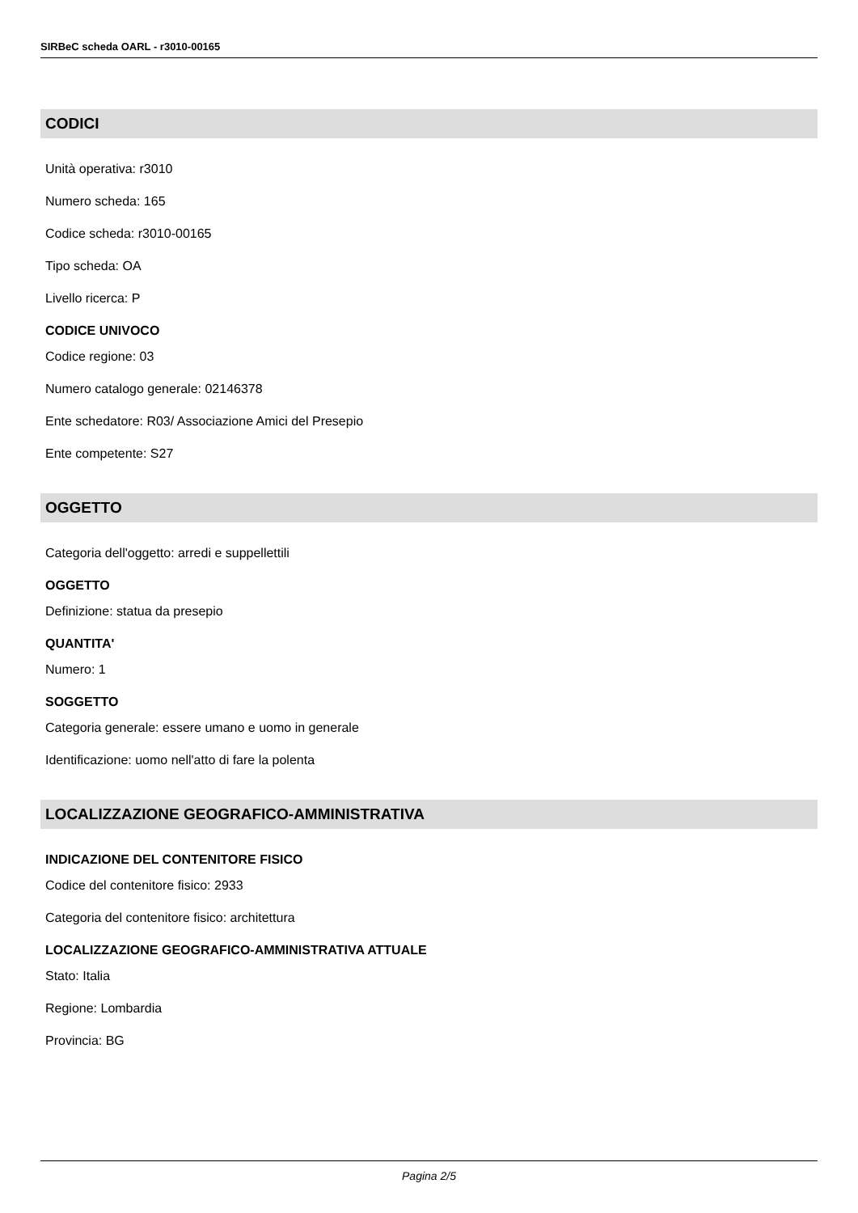SIRBeC scheda OARL - r3010-00165
CODICI
Unità operativa: r3010
Numero scheda: 165
Codice scheda: r3010-00165
Tipo scheda: OA
Livello ricerca: P
CODICE UNIVOCO
Codice regione: 03
Numero catalogo generale: 02146378
Ente schedatore: R03/ Associazione Amici del Presepio
Ente competente: S27
OGGETTO
Categoria dell'oggetto: arredi e suppellettili
OGGETTO
Definizione: statua da presepio
QUANTITA'
Numero: 1
SOGGETTO
Categoria generale: essere umano e uomo in generale
Identificazione: uomo nell'atto di fare la polenta
LOCALIZZAZIONE GEOGRAFICO-AMMINISTRATIVA
INDICAZIONE DEL CONTENITORE FISICO
Codice del contenitore fisico: 2933
Categoria del contenitore fisico: architettura
LOCALIZZAZIONE GEOGRAFICO-AMMINISTRATIVA ATTUALE
Stato: Italia
Regione: Lombardia
Provincia: BG
Pagina 2/5